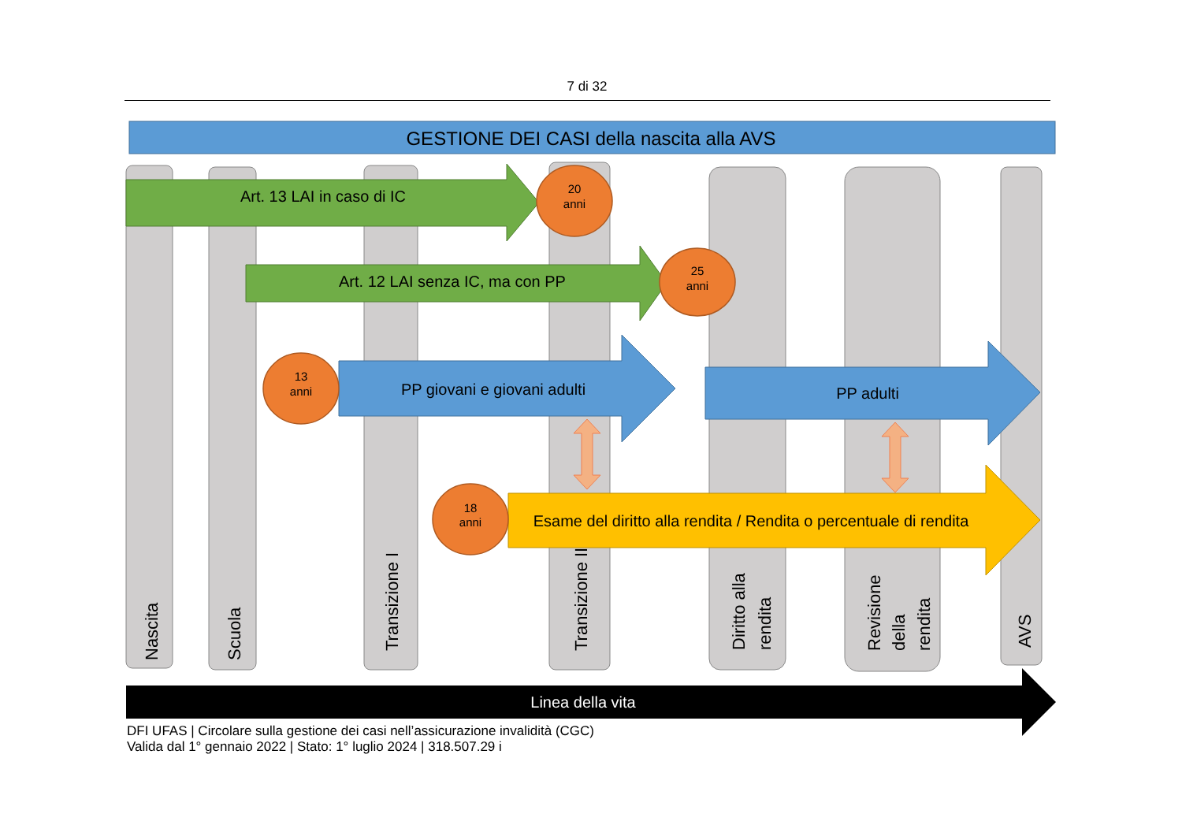7 di 32
GESTIONE DEI CASI della nascita alla AVS
Nascita
Scuola
Transizione I
Transizione II
Diritto alla
rendita
Revisione
della
rendita
AVS
Art. 13 LAI in caso di IC
Art. 12 LAI senza IC, ma con PP
PP giovani e giovani adulti
PP adulti
Esame del diritto alla rendita / Rendita o percentuale di rendita
20
anni
25
anni
13
anni
18
anni
Linea della vita
DFI UFAS | Circolare sulla gestione dei casi nell’assicurazione invalidità (CGC)
Valida dal 1° gennaio 2022 | Stato: 1° luglio 2024 | 318.507.29 i